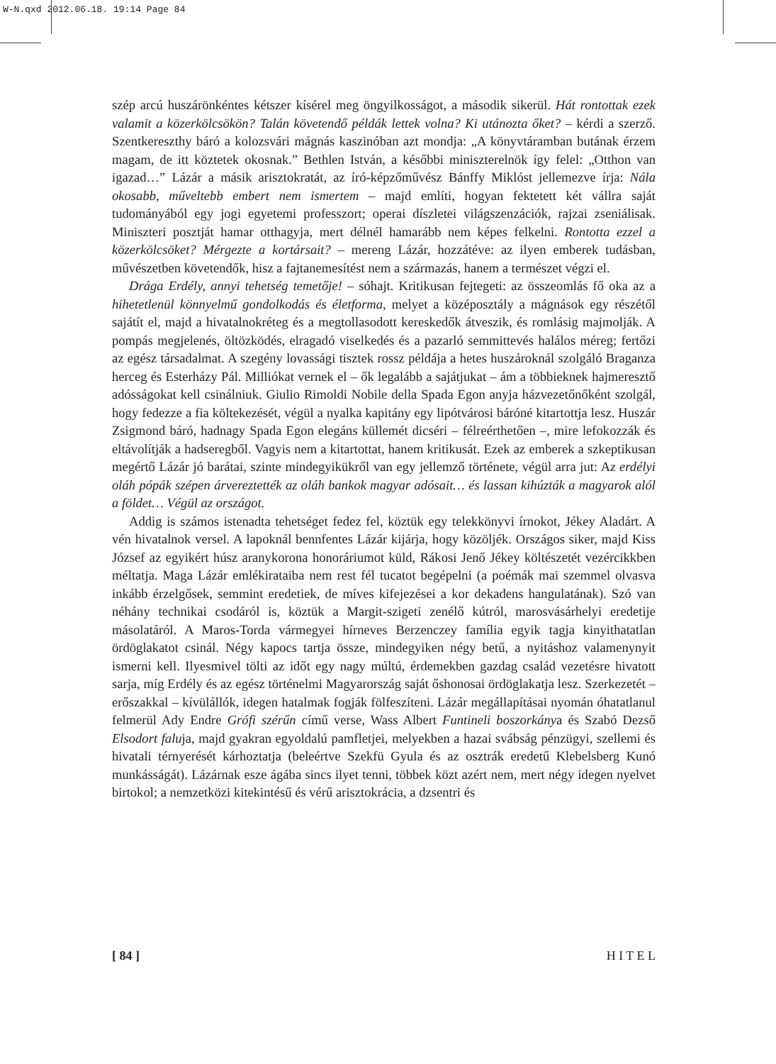W-N.qxd 2012.06.18. 19:14 Page 84
szép arcú huszárönkéntes kétszer kísérel meg öngyilkosságot, a második sikerül. Hát rontottak ezek valamit a közerkölcsökön? Talán követendő példák lettek volna? Ki utánozta őket? – kérdi a szerző. Szentkereszthy báró a kolozsvári mágnás kaszinóban azt mondja: „A könyvtáramban butának érzem magam, de itt köztetek okosnak.” Bethlen István, a későbbi miniszterelnök így felel: „Otthon van igazad…” Lázár a másik arisztokratát, az író-képzőművész Bánffy Miklóst jellemezve írja: Nála okosabb, műveltebb embert nem ismertem – majd említi, hogyan fektetett két vállra saját tudományából egy jogi egyetemi professzort; operai díszletei világszenzációk, rajzai zseniálisak. Miniszteri posztját hamar otthagyja, mert délnél hamarább nem képes felkelni. Rontotta ezzel a közerkölcsöket? Mérgezte a kortársait? – mereng Lázár, hozzátéve: az ilyen emberek tudásban, művészetben követendők, hisz a fajtanemesítést nem a származás, hanem a természet végzi el.
Drága Erdély, annyi tehetség temetője! – sóhajt. Kritikusan fejtegeti: az összeomlás fő oka az a hihetetlenül könnyelmű gondolkodás és életforma, melyet a középosztály a mágnások egy részétől sajátít el, majd a hivatalnokréteg és a megtollasodott kereskedők átveszik, és romlásig majmolják. A pompás megjelenés, öltözködés, elragadó viselkedés és a pazarló semmittevés halálos méreg; fertőzi az egész társadalmat. A szegény lovassági tisztek rossz példája a hetes huszároknál szolgáló Braganza herceg és Esterházy Pál. Milliókat vernek el – ők legalább a sajátjukat – ám a többieknek hajmeresztő adósságokat kell csinálniuk. Giulio Rimoldi Nobile della Spada Egon anyja házvezetőnőként szolgál, hogy fedezze a fia költekezését, végül a nyalka kapitány egy lipótvárosi báróné kitartottja lesz. Huszár Zsigmond báró, hadnagy Spada Egon elegáns küllemét dicséri – félreérthetően –, mire lefokozzák és eltávolítják a hadseregből. Vagyis nem a kitartottat, hanem kritikusát. Ezek az emberek a szkeptikusan megértő Lázár jó barátai, szinte mindegyikükről van egy jellemző története, végül arra jut: Az erdélyi oláh pópák szépen árvereztették az oláh bankok magyar adósait… és lassan kihúzták a magyarok alól a földet… Végül az országot.
Addig is számos istenadta tehetséget fedez fel, köztük egy telekkönyvi írnokot, Jékey Aladárt. A vén hivatalnok versel. A lapoknál bennfentes Lázár kijárja, hogy közöljék. Országos siker, majd Kiss József az egyikért húsz aranykorona honoráriumot küld, Rákosi Jenő Jékey költészetét vezércikkben méltatja. Maga Lázár emlékirataiba nem rest fél tucatot begépelni (a poémák mai szemmel olvasva inkább érzelgősek, semmint eredetiek, de míves kifejezései a kor dekadens hangulatának). Szó van néhány technikai csodáról is, köztük a Margit-szigeti zenélő kútról, marosvásárhelyi eredetije másolatáról. A Maros-Torda vármegyei hírneves Berzenczey família egyik tagja kinyithatatlan ördöglakatot csinál. Négy kapocs tartja össze, mindegyiken négy betű, a nyitáshoz valamenynyit ismerni kell. Ilyesmivel tölti az időt egy nagy múltú, érdemekben gazdag család vezetésre hivatott sarja, míg Erdély és az egész történelmi Magyarország saját őshonosai ördöglakatja lesz. Szerkezetét – erőszakkal – kívülállók, idegen hatalmak fogják fölfeszíteni. Lázár megállapításai nyomán óhatatlanul felmerül Ady Endre Grófi szérűn című verse, Wass Albert Funtineli boszorkánya és Szabó Dezső Elsodort faluja, majd gyakran egyoldalú pamfletjei, melyekben a hazai svábság pénzügyi, szellemi és hivatali térnyerését kárhoztatja (beleértve Szekfü Gyula és az osztrák eredetű Klebelsberg Kunó munkásságát). Lázárnak esze ágába sincs ilyet tenni, többek közt azért nem, mert négy idegen nyelvet birtokol; a nemzetközi kitekintésű és vérű arisztokrácia, a dzsentri és
[ 84 ] H I T E L